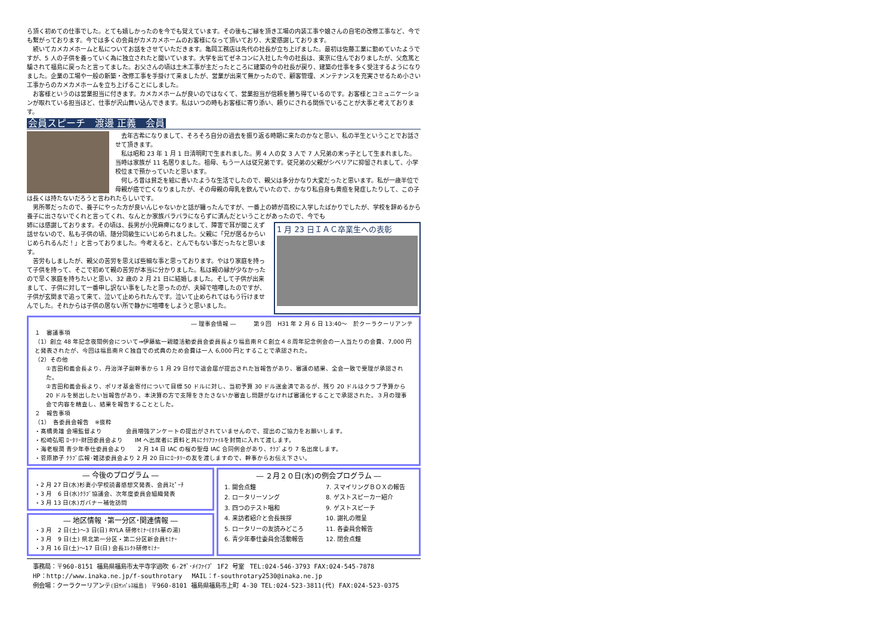ら頂く初めての仕事でした。とても嬉しかったのを今でも覚えています。その後もご縁を頂き工場の内装工事や娘さんの自宅の改修工事など、今でも繋がっております。今では多くの会員がカメカメホームのお客様になって頂いており、大変感謝しております。
続いてカメカメホームと私についてお話をさせていただきます。亀岡工務店は先代の社長が立ち上げました。最初は佐藤工業に勤めていたようですが、5 人の子供を養っていく為に独立されたと聞いています。大学を出てゼネコンに入社した今の社長は、東京に住んでおりましたが、父危篤と騙されて福島に戻ったと言ってました。お父さんの頃は土木工事が主だったところに建築の今の社長が戻り、建築の仕事を多く受注するようになりました。企業の工場や一般の新築・改修工事を手掛けて来ましたが、営業が出来て無かったので、顧客管理、メンテナンスを充実させるため小さい工事からのカメカメホームを立ち上げることにしました。
お客様というのは営業担当に付きます。カメカメホームが良いのではなくて、営業担当が信頼を勝ち得ているのです。お客様とコミュニケーションが取れている担当ほど、仕事が沢山舞い込んできます。私はいつの時もお客様に寄り添い、頼りにされる関係でいることが大事と考えております。
会員スピーチ　渡邊 正義　会員
去年古希になりまして、そろそろ自分の過去を振り返る時期に来たのかなと思い、私の半生ということでお話させて頂きます。
私は昭和 23 年 1 月 1 日清明町で生まれました。男 4 人の女 3 人で 7 人兄弟の末っ子として生まれました。当時は家族が 11 名居りました。祖母、もう一人は従兄弟です。従兄弟の父親がシベリアに抑留されまして、小学校位まで預かっていたと思います。
何しろ昔は貧乏を絵に書いたような生活でしたので、親父は多分かなり大変だったと思います。私が一歳半位で母親が癌で亡くなりましたが、その母親の母乳を飲んでいたので、かなり私自身も黄疸を発症したりして、この子は長くは持たないだろうと言われたらしいです。
男所帯だったので、養子にやった方が良いんじゃないかと話が纏ったんですが、一番上の姉が高校に入学したばかりでしたが、学校を辞めるから養子に出さないでくれと言ってくれ、なんとか家族バラバラにならずに済んだということがあったので、今でも
1 月 23 日ＩＡＣ卒業生への表彰
姉には感謝しております。その頃は、長男が小児麻痺になりまして、障害で耳が聞こえず話せないので、私も子供の頃、随分同級生にいじめられました。父親に「兄が居るからいじめられるんだ！」と言っておりました。今考えると、とんでもない事だったなと思います。
苦労もしましたが、親父の苦労を思えば些細な事と思っております。やはり家庭を持って子供を持って、そこで初めて親の苦労が本当に分かりました。私は親の縁が少なかったので早く家庭を持ちたいと思い、32 歳の 2 月 21 日に結婚しました。そして子供が出来まして、子供に対して一番申し訳ない事をしたと思ったのが、夫婦で喧嘩したのですが、子供が玄関まで追って来て、泣いて止められたんです。泣いて止められてはもう行けませんでした。それからは子供の居ない所で静かに喧嘩をしようと思いました。
― 理事会情報 ―　　　第９回　H31 年 2 月 6 日 13:40～　於クーラクーリアンテ
１　審議事項
（1）創立 48 年記念夜間例会について⇒伊藤紘一親睦活動委員会委員長より福島南ＲＣ創立４８周年記念例会の一人当たりの会費、7,000 円と発表されたが、今回は福島南ＲＣ独自での式典のため会費は一人 6,000 円とすることで承認された。
（2）その他
①吉田和義会長より、丹治洋子副幹事から 1 月 29 日付で退会届が提出された旨報告があり、審議の結果、全会一致で受理が承認された。
②吉田和義会長より、ポリオ基金寄付について目標 50 ドルに対し、当初予算 30 ドル送金済であるが、残り 20 ドルはクラブ予算から 20 ドルを拠出したい旨報告があり、本決算の方で支障をきたさないか審査し問題がなければ審議化することで承認された。３月の理事会で内容を精査し、結果を報告することとした。
２　報告事項
（1）　各委員会報告　※抜粋
・髙橋勇雄 会場監督より　　　　会員増強アンケートの提出がされていませんので、提出のご協力をお願いします。
・松崎弘昭 ﾛｰﾀﾘｰ財団委員会より　　IM へ出席者に資料と共にｸﾘｱﾌｧｲﾙを封筒に入れて渡します。
・海老根潤 青少年奉仕委員会より　　2 月 14 日 IAC の桜の聖母 IAC 合同例会があり、ｸﾗﾌﾞより 7 名出席します。
・菅原節子 ｸﾗﾌﾞ広報･雑誌委員会より 2 月 20 日にﾛｰﾀﾘｰの友を渡しますので、幹事からお伝え下さい。
― 今後のプログラム ―
・2 月 27 日(水)杉妻小学校読書感想文発表、会員ｽﾋﾟｰﾁ
・3 月　6 日(水)ｸﾗﾌﾞ協議会、次年度委員会組織発表
・3 月 13 日(水)ガバナー補佐訪問
― 地区情報 ･第一分区･関連情報 ―
・3 月　2 日(土)～3 日(日) RYLA 研修ｾﾐﾅｰ(ﾎﾃﾙ華の湯)
・3 月　9 日(土) 県北第一分区・第二分区新会員ｾﾐﾅｰ
・3 月 16 日(土)～17 日(日) 会長ｴﾚｸﾄ研修ｾﾐﾅｰ
― ２月２０日(水)の例会プログラム ―
1. 開会点鐘
2. ロータリーソング
3. 四つのテスト唱和
4. 来訪者紹介と会長挨拶
5. ロータリーの友読みどころ
6. 青少年奉仕委員会活動報告
7. スマイリングＢＯＸの報告
8. ゲストスピーカー紹介
9. ゲストスピーチ
10. 謝礼の贈呈
11. 各委員会報告
12. 閉会点鐘
事務局：〒960-8151 福島県福島市太平寺字過吹 6-2ｻﾞ･ﾒｲﾌｧｲﾌﾞ 1F2 号室　TEL:024-546-3793 FAX:024-545-7878
HP：http://www.inaka.ne.jp/f-southrotary　 MAIL：f-southrotary2530@inaka.ne.jp
例会場：クーラクーリアンテ(旧ｻﾝﾊﾟﾚｽ福島) 〒960-8101 福島県福島市上町 4-30 TEL:024-523-3811(代) FAX:024-523-0375